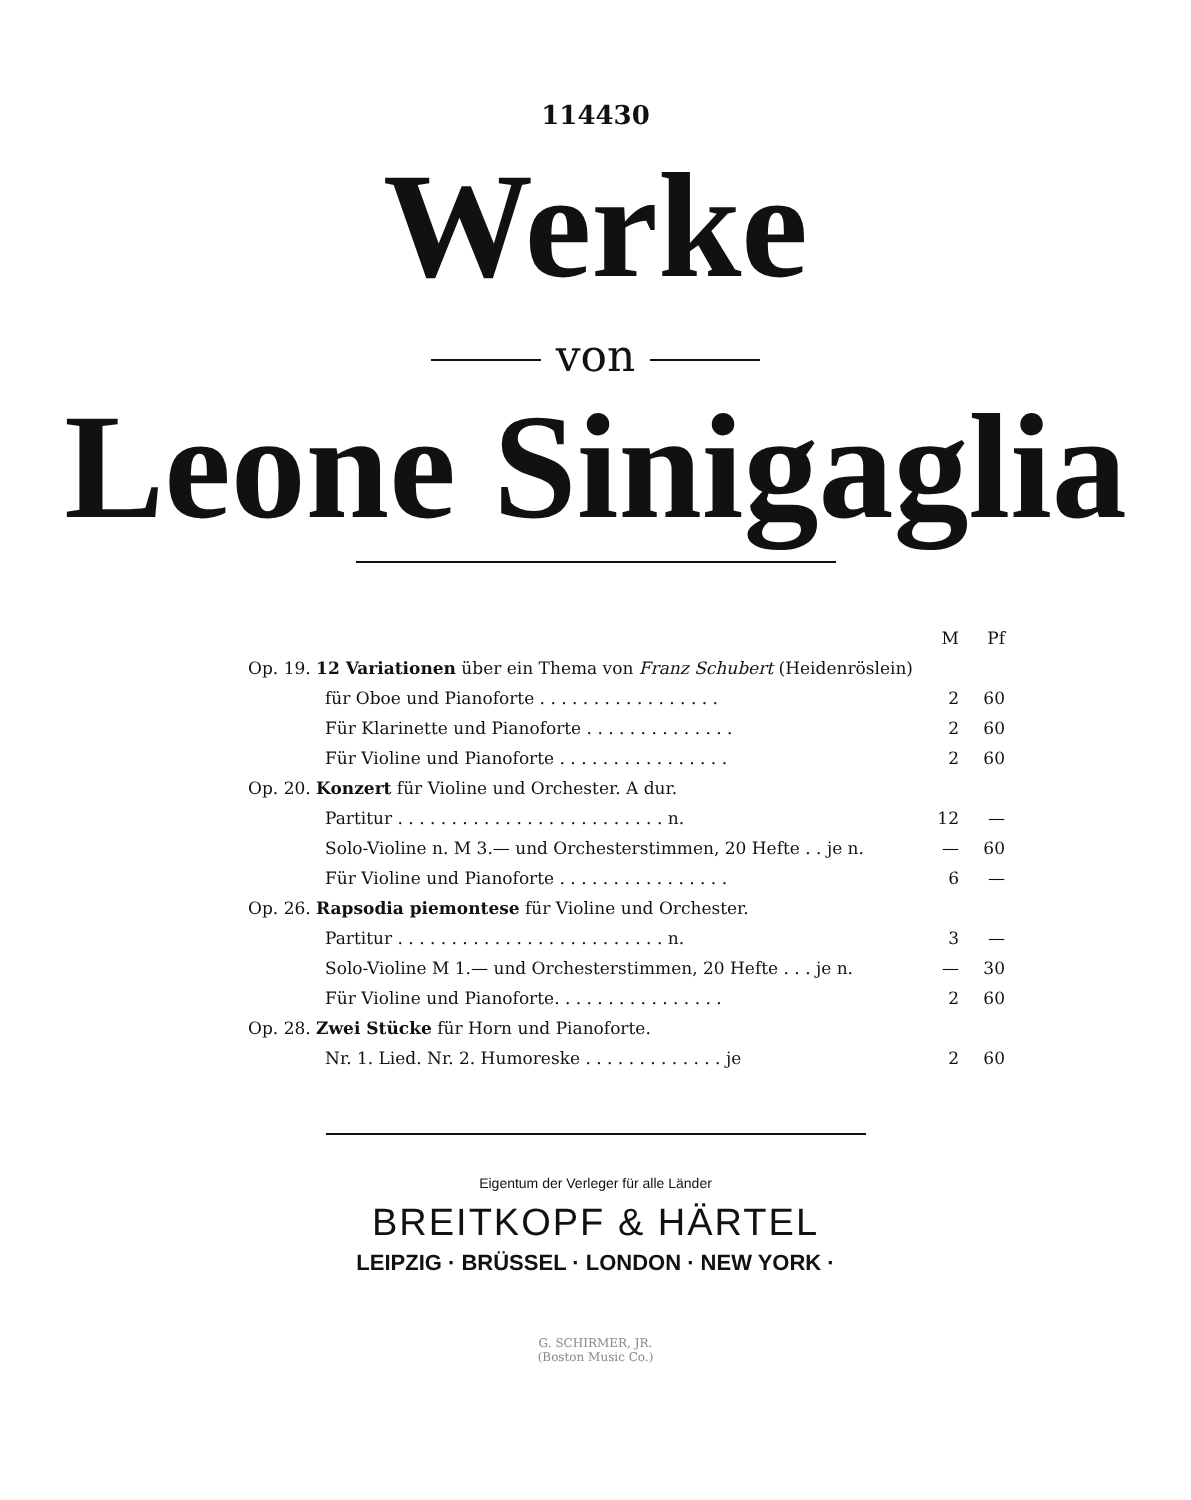114430
Werke
von
Leone Sinigaglia
| | | M | Pf |
| Op. 19. 12 Variationen über ein Thema von Franz Schubert (Heidenröslein) | | | |
| für Oboe und Pianoforte . . . . . . . . . . . . . . . . . | | 2 | 60 |
| Für Klarinette und Pianoforte . . . . . . . . . . . . . . | | 2 | 60 |
| Für Violine und Pianoforte . . . . . . . . . . . . . . . . | | 2 | 60 |
| Op. 20. Konzert für Violine und Orchester. A dur. | | | |
| Partitur . . . . . . . . . . . . . . . . . . . . . . . . . n. | | 12 | — |
| Solo-Violine n. M 3.— und Orchesterstimmen, 20 Hefte . . je n. | | — | 60 |
| Für Violine und Pianoforte . . . . . . . . . . . . . . . . | | 6 | — |
| Op. 26. Rapsodia piemontese für Violine und Orchester. | | | |
| Partitur . . . . . . . . . . . . . . . . . . . . . . . . . n. | | 3 | — |
| Solo-Violine M 1.— und Orchesterstimmen, 20 Hefte . . . je n. | | — | 30 |
| Für Violine und Pianoforte. . . . . . . . . . . . . . . . | | 2 | 60 |
| Op. 28. Zwei Stücke für Horn und Pianoforte. | | | |
| Nr. 1. Lied. Nr. 2. Humoreske . . . . . . . . . . . . . je | | 2 | 60 |
Eigentum der Verleger für alle Länder
BREITKOPF & HÄRTEL
LEIPZIG · BRÜSSEL · LONDON · NEW YORK ·
G. SCHIRMER, JR.
(Boston Music Co.)